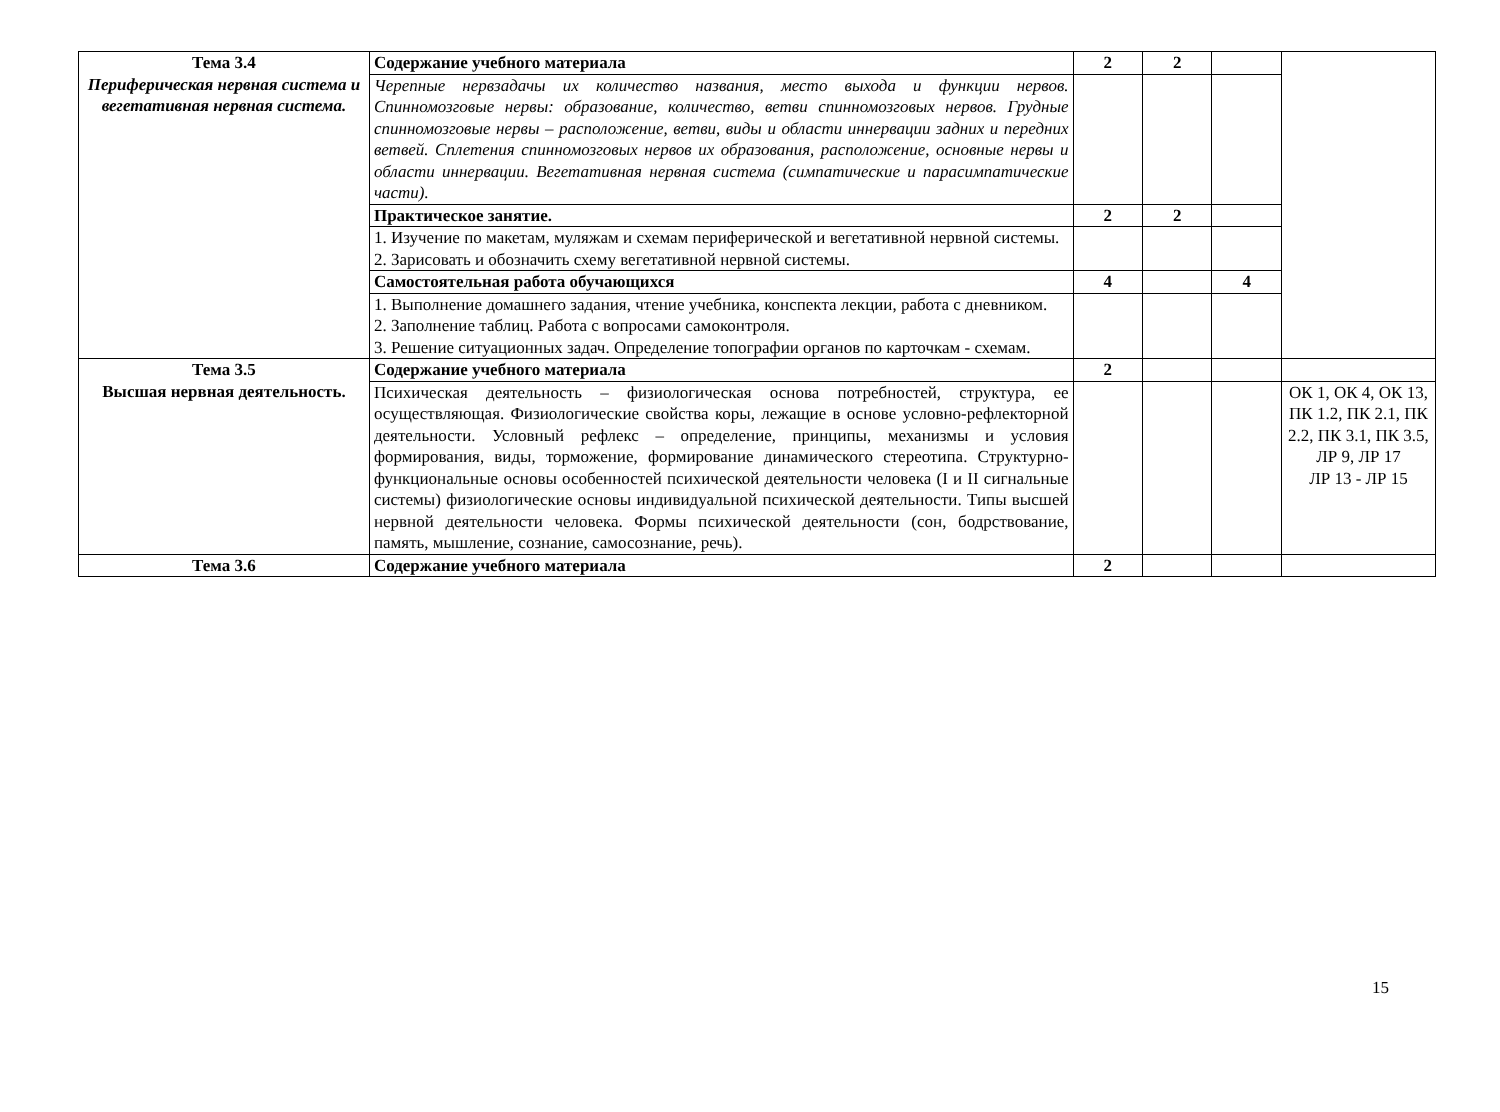| Тема 3.4 Периферическая нервная система и вегетативная нервная система. | Содержание учебного материала | 2 | 2 | | |
| | Черепные нервзадачы их количество названия, место выхода и функции нервов. Спинномозговые нервы: образование, количество, ветви спинномозговых нервов. Грудные спинномозговые нервы – расположение, ветви, виды и области иннервации задних и передних ветвей. Сплетения спинномозговых нервов их образования, расположение, основные нервы и области иннервации. Вегетативная нервная система (симпатические и парасимпатические части). | | | | |
| | Практическое занятие. | 2 | 2 | | |
| | 1. Изучение по макетам, муляжам и схемам периферической и вегетативной нервной системы. 2. Зарисовать и обозначить схему вегетативной нервной системы. | | | | |
| | Самостоятельная работа обучающихся | 4 | | 4 | |
| | 1. Выполнение домашнего задания, чтение учебника, конспекта лекции, работа с дневником. 2. Заполнение таблиц. Работа с вопросами самоконтроля. 3. Решение ситуационных задач. Определение топографии органов по карточкам - схемам. | | | | |
| Тема 3.5 Высшая нервная деятельность. | Содержание учебного материала | 2 | | | |
| | Психическая деятельность – физиологическая основа потребностей, структура, ее осуществляющая. Физиологические свойства коры, лежащие в основе условно-рефлекторной деятельности. Условный рефлекс – определение, принципы, механизмы и условия формирования, виды, торможение, формирование динамического стереотипа. Структурно-функциональные основы особенностей психической деятельности человека (I и II сигнальные системы) физиологические основы индивидуальной психической деятельности. Типы высшей нервной деятельности человека. Формы психической деятельности (сон, бодрствование, память, мышление, сознание, самосознание, речь). | | | | ОК 1, ОК 4, ОК 13, ПК 1.2, ПК 2.1, ПК 2.2, ПК 3.1, ПК 3.5, ЛР 9, ЛР 17 ЛР 13 - ЛР 15 |
| Тема 3.6 | Содержание учебного материала | 2 | | | |
15